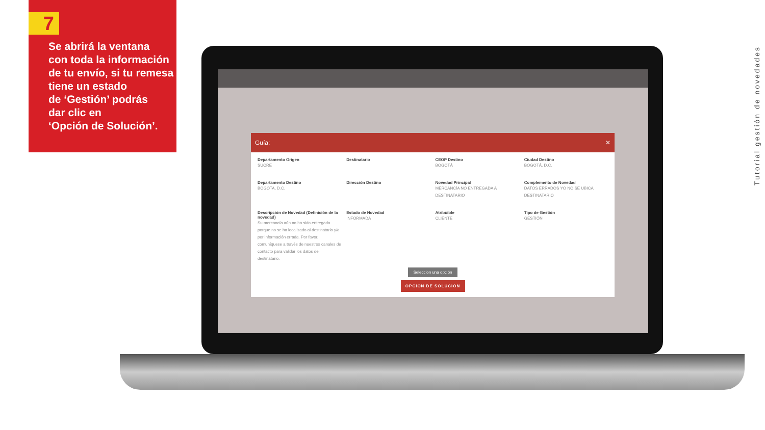7
Se abrirá la ventana
con toda la información
de tu envío, si tu remesa
tiene un estado
de ‘Gestión’ podrás
dar clic en
‘Opción de Solución’.
Tutorial gestión de novedades
Guía: ✕
Departamento Origen
SUCRE
Destinatario
CEOP Destino
BOGOTÁ
Ciudad Destino
BOGOTÁ, D.C.
Departamento Destino
BOGOTA, D.C.
Dirección Destino
Novedad Principal
MERCANCÍA NO ENTREGADA A DESTINATARIO
Complemento de Novedad
DATOS ERRADOS YO NO SE UBICA DESTINATARIO
Descripción de Novedad (Definición de la novedad)
Su mercancía aún no ha sido entregada porque no se ha localizado al destinatario y/o por información errada. Por favor, comuníquese a través de nuestros canales de contacto para validar los datos del destinatario.
Estado de Novedad
INFORMADA
Atribuible
CLIENTE
Tipo de Gestión
GESTIÓN
Seleccion una opción
OPCIÓN DE SOLUCIÓN